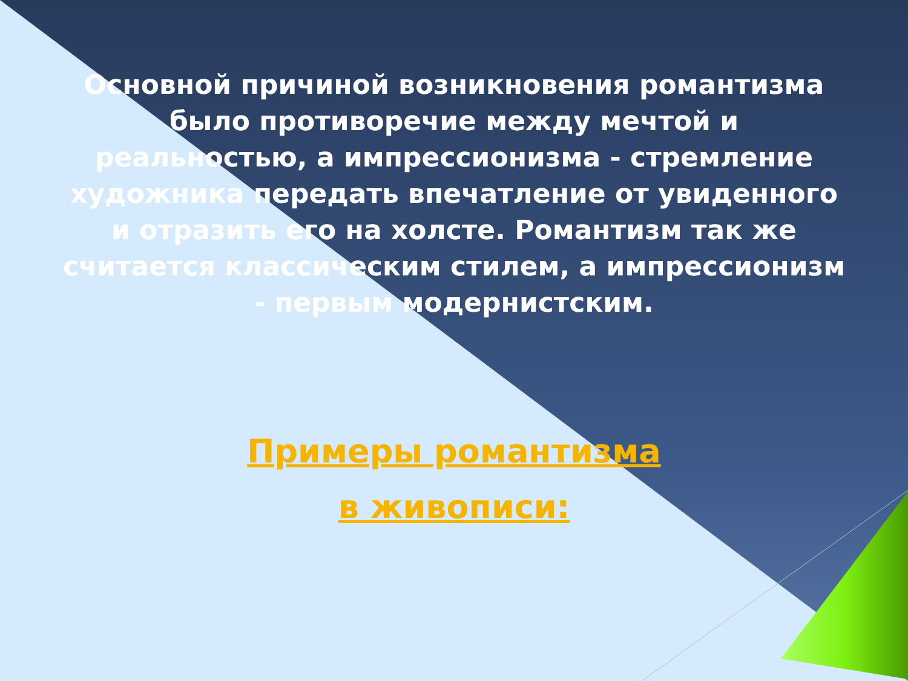Основной причиной возникновения романтизма было противоречие между мечтой и реальностью, а импрессионизма - стремление художника передать впечатление от увиденного и отразить его на холсте. Романтизм так же считается классическим стилем, а импрессионизм - первым модернистским.
Примеры романтизма
в живописи: